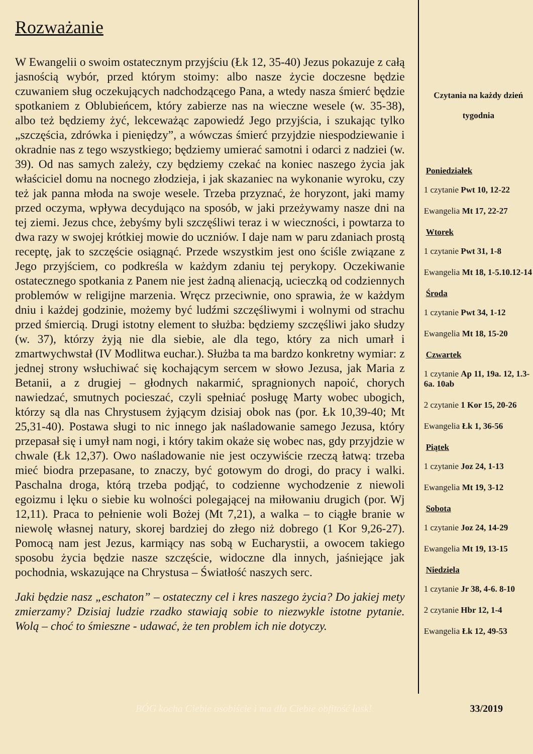Rozważanie
W Ewangelii o swoim ostatecznym przyjściu (Łk 12, 35-40) Jezus pokazuje z całą jasnością wybór, przed którym stoimy: albo nasze życie doczesne będzie czuwaniem sług oczekujących nadchodzącego Pana, a wtedy nasza śmierć będzie spotkaniem z Oblubieńcem, który zabierze nas na wieczne wesele (w. 35-38), albo też będziemy żyć, lekceważąc zapowiedź Jego przyjścia, i szukając tylko „szczęścia, zdrówka i pieniędzy”, a wówczas śmierć przyjdzie niespodziewanie i okradnie nas z tego wszystkiego; będziemy umierać samotni i odarci z nadziei (w. 39). Od nas samych zależy, czy będziemy czekać na koniec naszego życia jak właściciel domu na nocnego złodzieja, i jak skazaniec na wykonanie wyroku, czy też jak panna młoda na swoje wesele. Trzeba przyznać, że horyzont, jaki mamy przed oczyma, wpływa decydująco na sposób, w jaki przeżywamy nasze dni na tej ziemi. Jezus chce, żebyśmy byli szczęśliwi teraz i w wieczności, i powtarza to dwa razy w swojej krótkiej mowie do uczniów. I daje nam w paru zdaniach prostą receptę, jak to szczęście osiągnąć. Przede wszystkim jest ono ściśle związane z Jego przyjściem, co podkreśla w każdym zdaniu tej perykopy. Oczekiwanie ostatecznego spotkania z Panem nie jest żadną alienacją, ucieczką od codziennych problemów w religijne marzenia. Wręcz przeciwnie, ono sprawia, że w każdym dniu i każdej godzinie, możemy być ludźmi szczęśliwymi i wolnymi od strachu przed śmiercią. Drugi istotny element to służba: będziemy szczęśliwi jako słudzy (w. 37), którzy żyją nie dla siebie, ale dla tego, który za nich umarł i zmartwychwstał (IV Modlitwa euchar.). Służba ta ma bardzo konkretny wymiar: z jednej strony wsłuchiwać się kochającym sercem w słowo Jezusa, jak Maria z Betanii, a z drugiej – głodnych nakarmić, spragnionych napoić, chorych nawiedzać, smutnych pocieszać, czyli spełniać posługę Marty wobec ubogich, którzy są dla nas Chrystusem żyjącym dzisiaj obok nas (por. Łk 10,39-40; Mt 25,31-40). Postawa sługi to nic innego jak naśladowanie samego Jezusa, który przepasał się i umył nam nogi, i który takim okaże się wobec nas, gdy przyjdzie w chwale (Łk 12,37). Owo naśladowanie nie jest oczywiście rzeczą łatwą: trzeba mieć biodra przepasane, to znaczy, być gotowym do drogi, do pracy i walki. Paschalna droga, którą trzeba podjąć, to codzienne wychodzenie z niewoli egoizmu i lęku o siebie ku wolności polegającej na miłowaniu drugich (por. Wj 12,11). Praca to pełnienie woli Bożej (Mt 7,21), a walka – to ciągłe branie w niewolę własnej natury, skorej bardziej do złego niż dobrego (1 Kor 9,26-27). Pomocą nam jest Jezus, karmiący nas sobą w Eucharystii, a owocem takiego sposobu życia będzie nasze szczęście, widoczne dla innych, jaśniejące jak pochodnia, wskazujące na Chrystusa – Światłość naszych serc.
Jaki będzie nasz „eschaton” – ostateczny cel i kres naszego życia? Do jakiej mety zmierzamy? Dzisiaj ludzie rzadko stawiają sobie to niezwykle istotne pytanie. Wolą – choć to śmieszne - udawać, że ten problem ich nie dotyczy.
Czytania na każdy dzień tygodnia
Poniedziałek
1 czytanie Pwt 10, 12-22
Ewangelia Mt 17, 22-27
Wtorek
1 czytanie Pwt 31, 1-8
Ewangelia Mt 18, 1-5.10.12-14
Środa
1 czytanie Pwt 34, 1-12
Ewangelia Mt 18, 15-20
Czwartek
1 czytanie Ap 11, 19a. 12, 1.3-6a. 10ab
2 czytanie 1 Kor 15, 20-26
Ewangelia Łk 1, 36-56
Piątek
1 czytanie Joz 24, 1-13
Ewangelia Mt 19, 3-12
Sobota
1 czytanie Joz 24, 14-29
Ewangelia Mt 19, 13-15
Niedziela
1 czytanie Jr 38, 4-6. 8-10
2 czytanie Hbr 12, 1-4
Ewangelia Łk 12, 49-53
BÓG kocha Ciebie osobiście i ma dla Ciebie obfitość łask! 33/2019